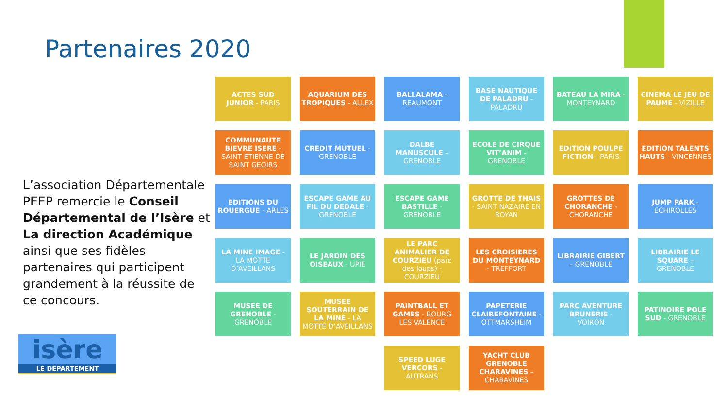Partenaires 2020
L’association Départementale PEEP remercie le Conseil Départemental de l’Isère et La direction Académique ainsi que ses fidèles partenaires qui participent grandement à la réussite de ce concours.
isère
LE DÉPARTEMENT
ACTES SUD JUNIOR - PARIS
AQUARIUM DES TROPIQUES - ALLEX
BALLALAMA - REAUMONT
BASE NAUTIQUE DE PALADRU - PALADRU
BATEAU LA MIRA - MONTEYNARD
CINEMA LE JEU DE PAUME - VIZILLE
COMMUNAUTE BIEVRE ISERE - SAINT ETIENNE DE SAINT GEOIRS
CREDIT MUTUEL - GRENOBLE
DALBE MANUSCULE – GRENOBLE
ECOLE DE CIRQUE VIT’ANIM - GRENOBLE
EDITION POULPE FICTION - PARIS
EDITION TALENTS HAUTS - VINCENNES
EDITIONS DU ROUERGUE - ARLES
ESCAPE GAME AU FIL DU DEDALE - GRENOBLE
ESCAPE GAME BASTILLE - GRENOBLE
GROTTE DE THAIS - SAINT NAZAIRE EN ROYAN
GROTTES DE CHORANCHE - CHORANCHE
JUMP PARK - ECHIROLLES
LA MINE IMAGE - LA MOTTE D’AVEILLANS
LE JARDIN DES OISEAUX - UPIE
LE PARC ANIMALIER DE COURZIEU (parc des loups) - COURZIEU
LES CROISIERES DU MONTEYNARD - TREFFORT
LIBRAIRIE GIBERT – GRENOBLE
LIBRAIRIE LE SQUARE – GRENOBLE
MUSEE DE GRENOBLE - GRENOBLE
MUSEE SOUTERRAIN DE LA MINE - LA MOTTE D’AVEILLANS
PAINTBALL ET GAMES - BOURG LES VALENCE
PAPETERIE CLAIREFONTAINE - OTTMARSHEIM
PARC AVENTURE BRUNERIE - VOIRON
PATINOIRE POLE SUD - GRENOBLE
SPEED LUGE VERCORS - AUTRANS
YACHT CLUB GRENOBLE CHARAVINES – CHARAVINES